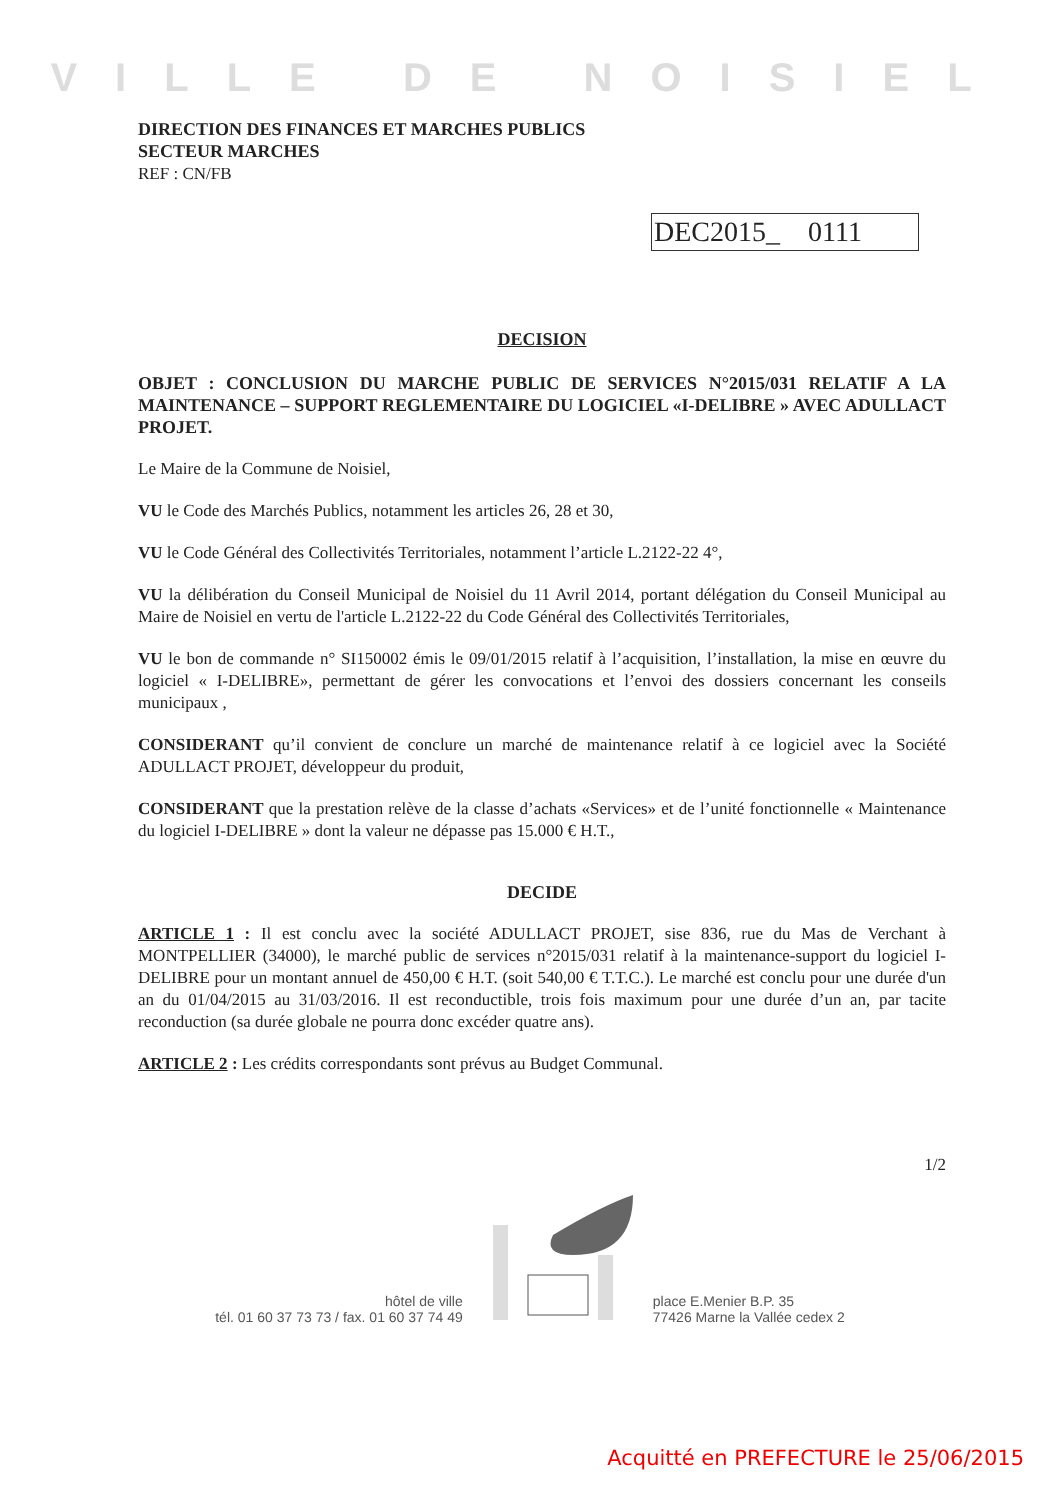VILLE DE NOISIEL
DIRECTION DES FINANCES ET MARCHES PUBLICS
SECTEUR MARCHES
REF : CN/FB
DEC2015_ 0111
DECISION
OBJET : CONCLUSION DU MARCHE PUBLIC DE SERVICES N°2015/031 RELATIF A LA MAINTENANCE – SUPPORT REGLEMENTAIRE DU LOGICIEL «I-DELIBRE » AVEC ADULLACT PROJET.
Le Maire de la Commune de Noisiel,
VU le Code des Marchés Publics, notamment les articles 26, 28 et 30,
VU le Code Général des Collectivités Territoriales, notamment l’article L.2122-22 4°,
VU la délibération du Conseil Municipal de Noisiel du 11 Avril 2014, portant délégation du Conseil Municipal au Maire de Noisiel en vertu de l'article L.2122-22 du Code Général des Collectivités Territoriales,
VU le bon de commande n° SI150002 émis le 09/01/2015 relatif à l’acquisition, l’installation, la mise en œuvre du logiciel « I-DELIBRE», permettant de gérer les convocations et l’envoi des dossiers concernant les conseils municipaux ,
CONSIDERANT qu’il convient de conclure un marché de maintenance relatif à ce logiciel avec la Société ADULLACT PROJET, développeur du produit,
CONSIDERANT que la prestation relève de la classe d’achats «Services» et de l’unité fonctionnelle « Maintenance du logiciel I-DELIBRE » dont la valeur ne dépasse pas 15.000 € H.T.,
DECIDE
ARTICLE 1 : Il est conclu avec la société ADULLACT PROJET, sise 836, rue du Mas de Verchant à MONTPELLIER (34000), le marché public de services n°2015/031 relatif à la maintenance-support du logiciel I-DELIBRE pour un montant annuel de 450,00 € H.T. (soit 540,00 € T.T.C.). Le marché est conclu pour une durée d'un an du 01/04/2015 au 31/03/2016. Il est reconductible, trois fois maximum pour une durée d’un an, par tacite reconduction (sa durée globale ne pourra donc excéder quatre ans).
ARTICLE 2 : Les crédits correspondants sont prévus au Budget Communal.
1/2
hôtel de ville
tél. 01 60 37 73 73 / fax. 01 60 37 74 49
place E.Menier B.P. 35
77426 Marne la Vallée cedex 2
Acquitté en PREFECTURE le 25/06/2015